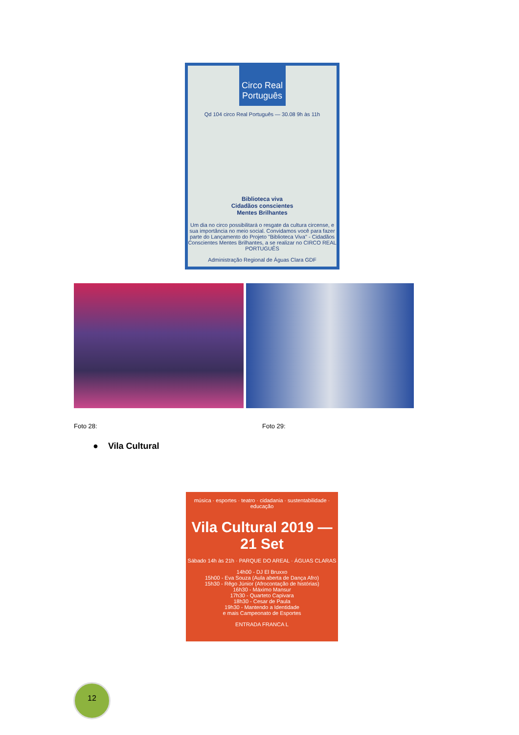Circo Real Português
Qd 104 circo Real Português — 30.08 9h às 11h
Biblioteca viva
Cidadãos conscientes
Mentes Brilhantes
Um dia no circo possibilitará o resgate da cultura circense, e sua importância no meio social. Convidamos você para fazer parte do Lançamento do Projeto "Biblioteca Viva" - Cidadãos Conscientes Mentes Brilhantes, a se realizar no CIRCO REAL PORTUGUÊS
Administração Regional de Águas Clara GDF
Foto 28: Foto 29:
● Vila Cultural
música · esportes · teatro · cidadania · sustentabilidade · educação
Vila Cultural 2019 — 21 Set
Sábado 14h às 21h · PARQUE DO AREAL · ÁGUAS CLARAS
14h00 - DJ El Bruxxo
15h00 - Eva Souza (Aula aberta de Dança Afro)
15h30 - Rêgo Júnior (Afrocontação de histórias)
16h30 - Máximo Mansur
17h30 - Quarteto Capivara
18h30 - Cesar de Paula
19h30 - Mantendo a Identidade
e mais Campeonato de Esportes
ENTRADA FRANCA L
12